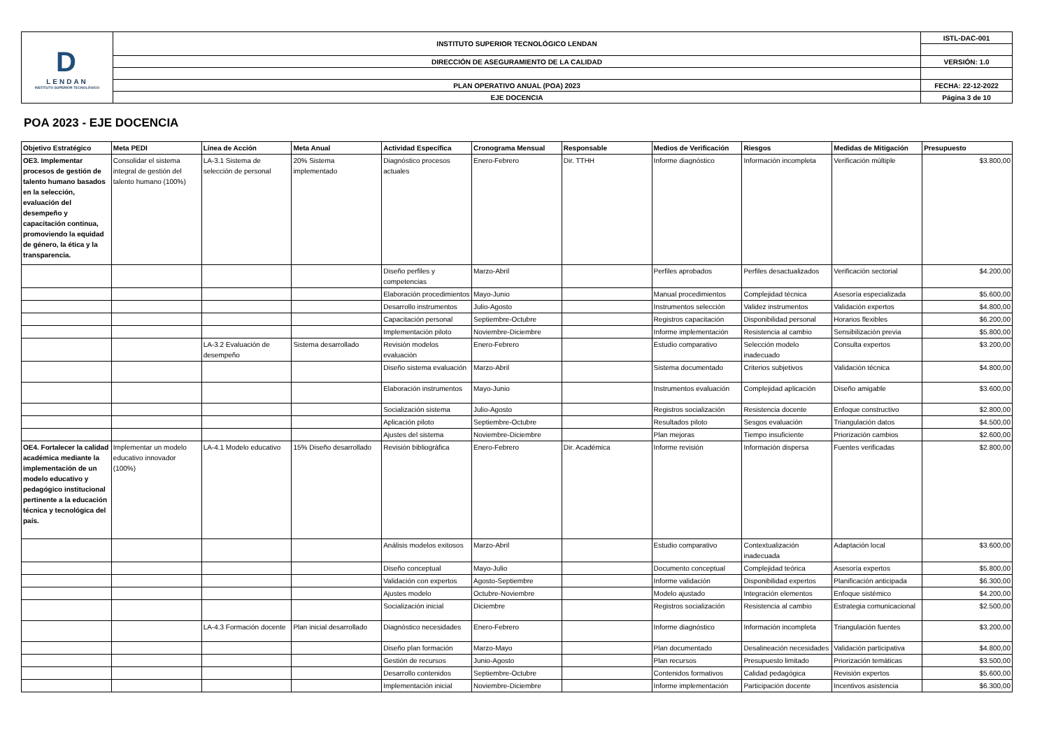| D LENDAN INSTITUTO SUPERIOR TECNOLÓGICO | INSTITUTO SUPERIOR TECNOLÓGICO LENDAN | ISTL-DAC-001 |
| | DIRECCIÓN DE ASEGURAMIENTO DE LA CALIDAD | VERSIÓN: 1.0 |
| | PLAN OPERATIVO ANUAL (POA) 2023 | FECHA: 22-12-2022 |
| | EJE DOCENCIA | Página 3 de 10 |
POA 2023 - EJE DOCENCIA
| Objetivo Estratégico | Meta PEDI | Línea de Acción | Meta Anual | Actividad Específica | Cronograma Mensual | Responsable | Medios de Verificación | Riesgos | Medidas de Mitigación | Presupuesto |
| --- | --- | --- | --- | --- | --- | --- | --- | --- | --- | --- |
| OE3. Implementar procesos de gestión de talento humano basados en la selección, evaluación del desempeño y capacitación continua, promoviendo la equidad de género, la ética y la transparencia. | Consolidar el sistema integral de gestión del talento humano (100%) | LA-3.1 Sistema de selección de personal | 20% Sistema implementado | Diagnóstico procesos actuales | Enero-Febrero | Dir. TTHH | Informe diagnóstico | Información incompleta | Verificación múltiple | $3.800,00 |
| | | | | Diseño perfiles y competencias | Marzo-Abril | | Perfiles aprobados | Perfiles desactualizados | Verificación sectorial | $4.200,00 |
| | | | | Elaboración procedimientos | Mayo-Junio | | Manual procedimientos | Complejidad técnica | Asesoría especializada | $5.600,00 |
| | | | | Desarrollo instrumentos | Julio-Agosto | | Instrumentos selección | Validez instrumentos | Validación expertos | $4.800,00 |
| | | | | Capacitación personal | Septiembre-Octubre | | Registros capacitación | Disponibilidad personal | Horarios flexibles | $6.200,00 |
| | | | | Implementación piloto | Noviembre-Diciembre | | Informe implementación | Resistencia al cambio | Sensibilización previa | $5.800,00 |
| | | LA-3.2 Evaluación de desempeño | Sistema desarrollado | Revisión modelos evaluación | Enero-Febrero | | Estudio comparativo | Selección modelo inadecuado | Consulta expertos | $3.200,00 |
| | | | | Diseño sistema evaluación | Marzo-Abril | | Sistema documentado | Criterios subjetivos | Validación técnica | $4.800,00 |
| | | | | Elaboración instrumentos | Mayo-Junio | | Instrumentos evaluación | Complejidad aplicación | Diseño amigable | $3.600,00 |
| | | | | Socialización sistema | Julio-Agosto | | Registros socialización | Resistencia docente | Enfoque constructivo | $2.800,00 |
| | | | | Aplicación piloto | Septiembre-Octubre | | Resultados piloto | Sesgos evaluación | Triangulación datos | $4.500,00 |
| | | | | Ajustes del sistema | Noviembre-Diciembre | | Plan mejoras | Tiempo insuficiente | Priorización cambios | $2.600,00 |
| OE4. Fortalecer la calidad académica mediante la implementación de un modelo educativo y pedagógico institucional pertinente a la educación técnica y tecnológica del país. | Implementar un modelo educativo innovador (100%) | LA-4.1 Modelo educativo | 15% Diseño desarrollado | Revisión bibliográfica | Enero-Febrero | Dir. Académica | Informe revisión | Información dispersa | Fuentes verificadas | $2.800,00 |
| | | | | Análisis modelos exitosos | Marzo-Abril | | Estudio comparativo | Contextualización inadecuada | Adaptación local | $3.600,00 |
| | | | | Diseño conceptual | Mayo-Julio | | Documento conceptual | Complejidad teórica | Asesoría expertos | $5.800,00 |
| | | | | Validación con expertos | Agosto-Septiembre | | Informe validación | Disponibilidad expertos | Planificación anticipada | $6.300,00 |
| | | | | Ajustes modelo | Octubre-Noviembre | | Modelo ajustado | Integración elementos | Enfoque sistémico | $4.200,00 |
| | | | | Socialización inicial | Diciembre | | Registros socialización | Resistencia al cambio | Estrategia comunicacional | $2.500,00 |
| | | LA-4.3 Formación docente | Plan inicial desarrollado | Diagnóstico necesidades | Enero-Febrero | | Informe diagnóstico | Información incompleta | Triangulación fuentes | $3.200,00 |
| | | | | Diseño plan formación | Marzo-Mayo | | Plan documentado | Desalineación necesidades | Validación participativa | $4.800,00 |
| | | | | Gestión de recursos | Junio-Agosto | | Plan recursos | Presupuesto limitado | Priorización temáticas | $3.500,00 |
| | | | | Desarrollo contenidos | Septiembre-Octubre | | Contenidos formativos | Calidad pedagógica | Revisión expertos | $5.600,00 |
| | | | | Implementación inicial | Noviembre-Diciembre | | Informe implementación | Participación docente | Incentivos asistencia | $6.300,00 |